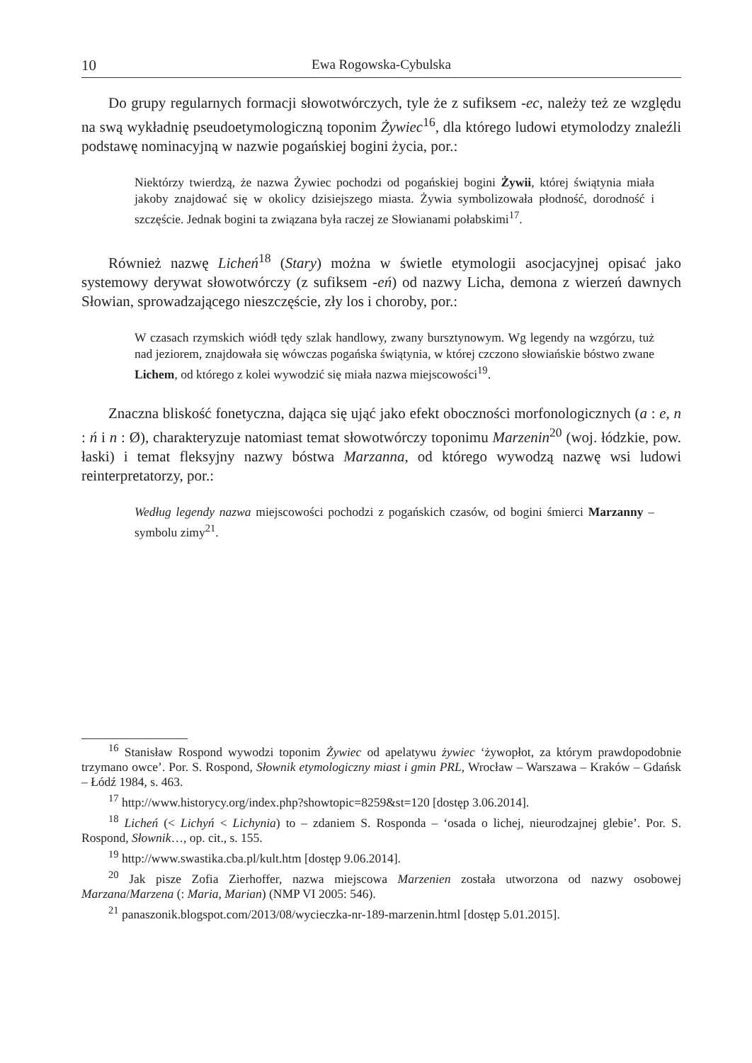10 Ewa Rogowska-Cybulska
Do grupy regularnych formacji słowotwórczych, tyle że z sufiksem -ec, należy też ze względu na swą wykładnię pseudoetymologiczną toponim Żywiec<sup>16</sup>, dla którego ludowi etymolodzy znaleźli podstawę nominacyjną w nazwie pogańskiej bogini życia, por.:
Niektórzy twierdzą, że nazwa Żywiec pochodzi od pogańskiej bogini Żywii, której świątynia miała jakoby znajdować się w okolicy dzisiejszego miasta. Żywia symbolizowała płodność, dorodność i szczęście. Jednak bogini ta związana była raczej ze Słowianami połabskimi<sup>17</sup>.
Również nazwę Licheń<sup>18</sup> (Stary) można w świetle etymologii asocjacyjnej opisać jako systemowy derywat słowotwórczy (z sufiksem -eń) od nazwy Licha, demona z wierzeń dawnych Słowian, sprowadzającego nieszczęście, zły los i choroby, por.:
W czasach rzymskich wiódł tędy szlak handlowy, zwany bursztynowym. Wg legendy na wzgórzu, tuż nad jeziorem, znajdowała się wówczas pogańska świątynia, w której czczono słowiańskie bóstwo zwane Lichem, od którego z kolei wywodzić się miała nazwa miejscowości<sup>19</sup>.
Znaczna bliskość fonetyczna, dająca się ująć jako efekt oboczności morfonologicznych (a : e, n : ń i n : Ø), charakteryzuje natomiast temat słowotwórczy toponimu Marzenin<sup>20</sup> (woj. łódzkie, pow. łaski) i temat fleksyjny nazwy bóstwa Marzanna, od którego wywodzą nazwę wsi ludowi reinterpretatorzy, por.:
Według legendy nazwa miejscowości pochodzi z pogańskich czasów, od bogini śmierci Marzanny – symbolu zimy<sup>21</sup>.
<sup>16</sup> Stanisław Rospond wywodzi toponim Żywiec od apelatywu żywiec ‘żywopłot, za którym prawdopodobnie trzymano owce’. Por. S. Rospond, Słownik etymologiczny miast i gmin PRL, Wrocław – Warszawa – Kraków – Gdańsk – Łódź 1984, s. 463.
<sup>17</sup> http://www.historycy.org/index.php?showtopic=8259&st=120 [dostęp 3.06.2014].
<sup>18</sup> Licheń (< Lichyń < Lichynia) to – zdaniem S. Rosponda – ‘osada o lichej, nieurodzajnej glebie’. Por. S. Rospond, Słownik…, op. cit., s. 155.
<sup>19</sup> http://www.swastika.cba.pl/kult.htm [dostęp 9.06.2014].
<sup>20</sup> Jak pisze Zofia Zierhoffer, nazwa miejscowa Marzenien została utworzona od nazwy osobowej Marzana/Marzena (: Maria, Marian) (NMP VI 2005: 546).
<sup>21</sup> panaszonik.blogspot.com/2013/08/wycieczka-nr-189-marzenin.html [dostęp 5.01.2015].